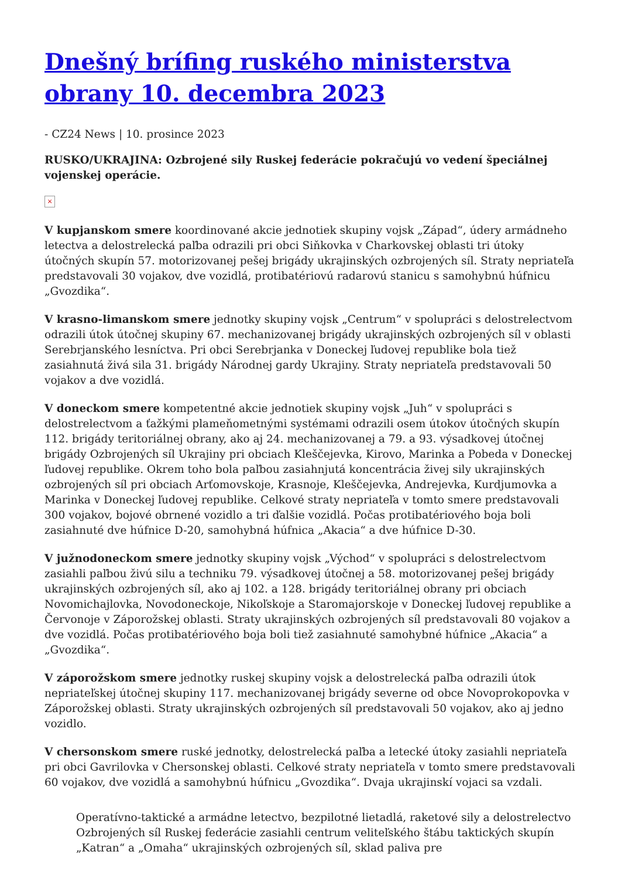Dnešný brífing ruského ministerstva obrany 10. decembra 2023
- CZ24 News | 10. prosince 2023
RUSKO/UKRAJINA: Ozbrojené sily Ruskej federácie pokračujú vo vedení špeciálnej vojenskej operácie.
×
V kupjanskom smere koordinované akcie jednotiek skupiny vojsk „Západ“, údery armádneho letectva a delostrelecká paľba odrazili pri obci Siňkovka v Charkovskej oblasti tri útoky útočných skupín 57. motorizovanej pešej brigády ukrajinských ozbrojených síl. Straty nepriateľa predstavovali 30 vojakov, dve vozidlá, protibatériovú radarovú stanicu s samohybnú húfnicu „Gvozdika“.
V krasno-limanskom smere jednotky skupiny vojsk „Centrum“ v spolupráci s delostrelectvom odrazili útok útočnej skupiny 67. mechanizovanej brigády ukrajinských ozbrojených síl v oblasti Serebrjanského lesníctva. Pri obci Serebrjanka v Doneckej ľudovej republike bola tiež zasiahnutá živá sila 31. brigády Národnej gardy Ukrajiny. Straty nepriateľa predstavovali 50 vojakov a dve vozidlá.
V doneckom smere kompetentné akcie jednotiek skupiny vojsk „Juh“ v spolupráci s delostrelectvom a ťažkými plameňometnými systémami odrazili osem útokov útočných skupín 112. brigády teritoriálnej obrany, ako aj 24. mechanizovanej a 79. a 93. výsadkovej útočnej brigády Ozbrojených síl Ukrajiny pri obciach Kleščejevka, Kirovo, Marinka a Pobeda v Doneckej ľudovej republike. Okrem toho bola paľbou zasiahnjutá koncentrácia živej sily ukrajinských ozbrojených síl pri obciach Arťomovskoje, Krasnoje, Kleščejevka, Andrejevka, Kurdjumovka a Marinka v Doneckej ľudovej republike. Celkové straty nepriateľa v tomto smere predstavovali 300 vojakov, bojové obrnené vozidlo a tri ďalšie vozidlá. Počas protibatériového boja boli zasiahnuté dve húfnice D-20, samohybná húfnica „Akacia“ a dve húfnice D-30.
V južnodoneckom smere jednotky skupiny vojsk „Východ“ v spolupráci s delostrelectvom zasiahli paľbou živú silu a techniku 79. výsadkovej útočnej a 58. motorizovanej pešej brigády ukrajinských ozbrojených síl, ako aj 102. a 128. brigády teritoriálnej obrany pri obciach Novomichajlovka, Novodoneckoje, Nikoľskoje a Staromajorskoje v Doneckej ľudovej republike a Červonoje v Záporožskej oblasti. Straty ukrajinských ozbrojených síl predstavovali 80 vojakov a dve vozidlá. Počas protibatériového boja boli tiež zasiahnuté samohybné húfnice „Akacia“ a „Gvozdika“.
V záporožskom smere jednotky ruskej skupiny vojsk a delostrelecká paľba odrazili útok nepriateľskej útočnej skupiny 117. mechanizovanej brigády severne od obce Novoprokopovka v Záporožskej oblasti. Straty ukrajinských ozbrojených síl predstavovali 50 vojakov, ako aj jedno vozidlo.
V chersonskom smere ruské jednotky, delostrelecká paľba a letecké útoky zasiahli nepriateľa pri obci Gavrilovka v Chersonskej oblasti. Celkové straty nepriateľa v tomto smere predstavovali 60 vojakov, dve vozidlá a samohybnú húfnicu „Gvozdika“. Dvaja ukrajinskí vojaci sa vzdali.
Operatívno-taktické a armádne letectvo, bezpilotné lietadlá, raketové sily a delostrelectvo Ozbrojených síl Ruskej federácie zasiahli centrum veliteľského štábu taktických skupín „Katran“ a „Omaha“ ukrajinských ozbrojených síl, sklad paliva pre